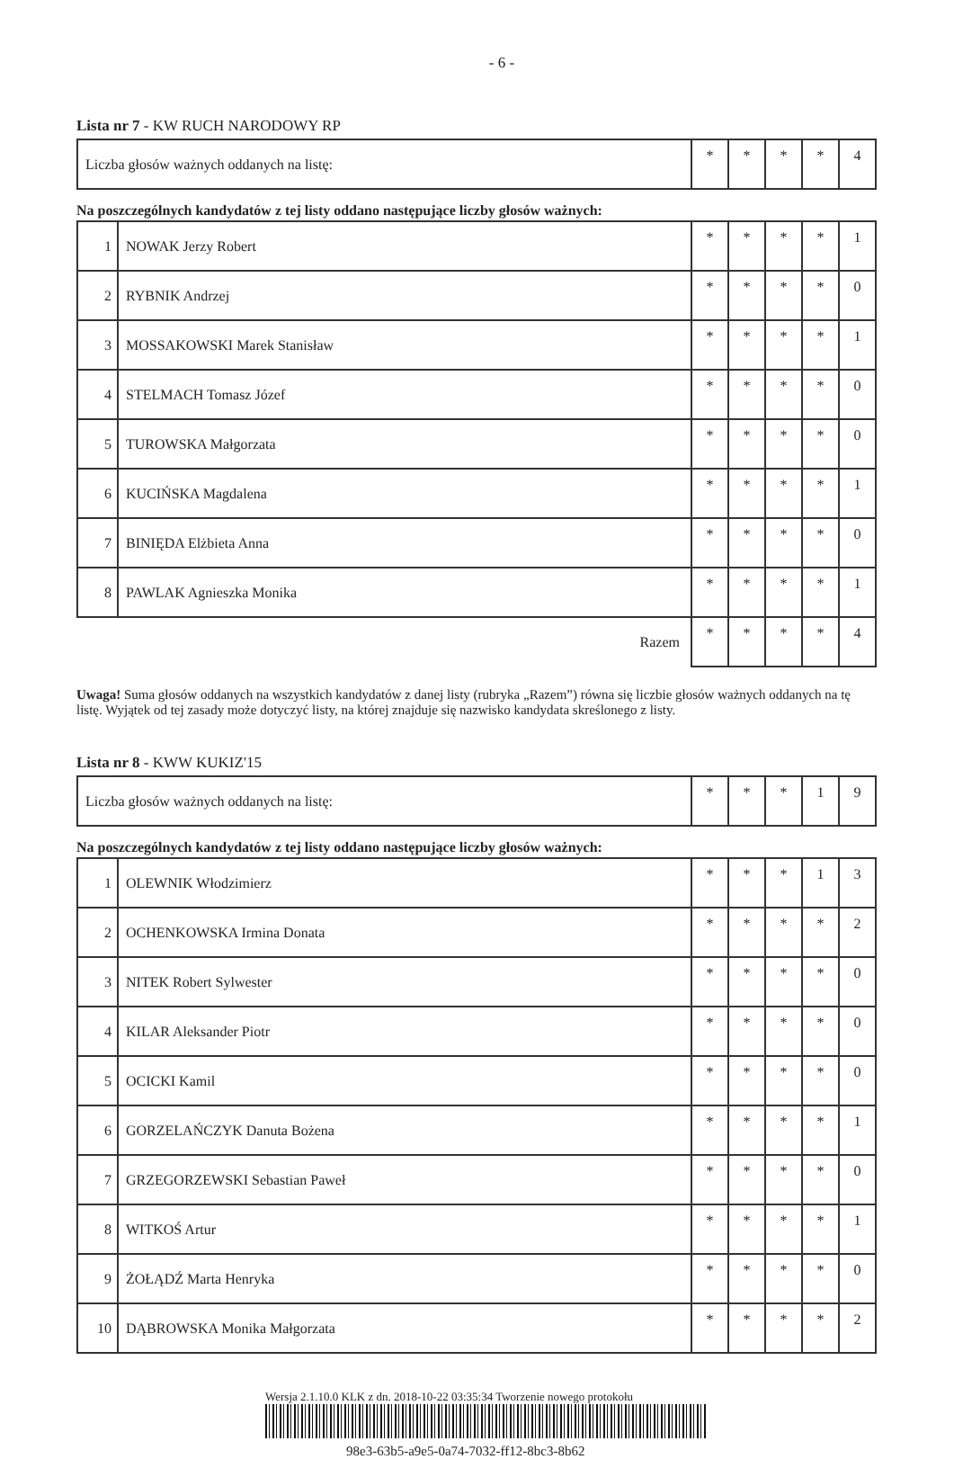- 6 -
Lista nr 7 - KW RUCH NARODOWY RP
| Liczba głosów ważnych oddanych na listę: | * | * | * | * | 4 |
Na poszczególnych kandydatów z tej listy oddano następujące liczby głosów ważnych:
| 1 | NOWAK Jerzy Robert | * | * | * | * | 1 |
| 2 | RYBNIK Andrzej | * | * | * | * | 0 |
| 3 | MOSSAKOWSKI Marek Stanisław | * | * | * | * | 1 |
| 4 | STELMACH Tomasz Józef | * | * | * | * | 0 |
| 5 | TUROWSKA Małgorzata | * | * | * | * | 0 |
| 6 | KUCIŃSKA Magdalena | * | * | * | * | 1 |
| 7 | BINIĘDA Elżbieta Anna | * | * | * | * | 0 |
| 8 | PAWLAK Agnieszka Monika | * | * | * | * | 1 |
| Razem | | * | * | * | * | 4 |
Uwaga! Suma głosów oddanych na wszystkich kandydatów z danej listy (rubryka „Razem”) równa się liczbie głosów ważnych oddanych na tę listę. Wyjątek od tej zasady może dotyczyć listy, na której znajduje się nazwisko kandydata skreślonego z listy.
Lista nr 8 - KWW KUKIZ'15
| Liczba głosów ważnych oddanych na listę: | * | * | * | 1 | 9 |
Na poszczególnych kandydatów z tej listy oddano następujące liczby głosów ważnych:
| 1 | OLEWNIK Włodzimierz | * | * | * | 1 | 3 |
| 2 | OCHENKOWSKA Irmina Donata | * | * | * | * | 2 |
| 3 | NITEK Robert Sylwester | * | * | * | * | 0 |
| 4 | KILAR Aleksander Piotr | * | * | * | * | 0 |
| 5 | OCICKI Kamil | * | * | * | * | 0 |
| 6 | GORZELAŃCZYK Danuta Bożena | * | * | * | * | 1 |
| 7 | GRZEGORZEWSKI Sebastian Paweł | * | * | * | * | 0 |
| 8 | WITKOŚ Artur | * | * | * | * | 1 |
| 9 | ŻOŁĄDŹ Marta Henryka | * | * | * | * | 0 |
| 10 | DĄBROWSKA Monika Małgorzata | * | * | * | * | 2 |
Wersja 2.1.10.0 KLK z dn. 2018-10-22 03:35:34 Tworzenie nowego protokołu
98e3-63b5-a9e5-0a74-7032-ff12-8bc3-8b62